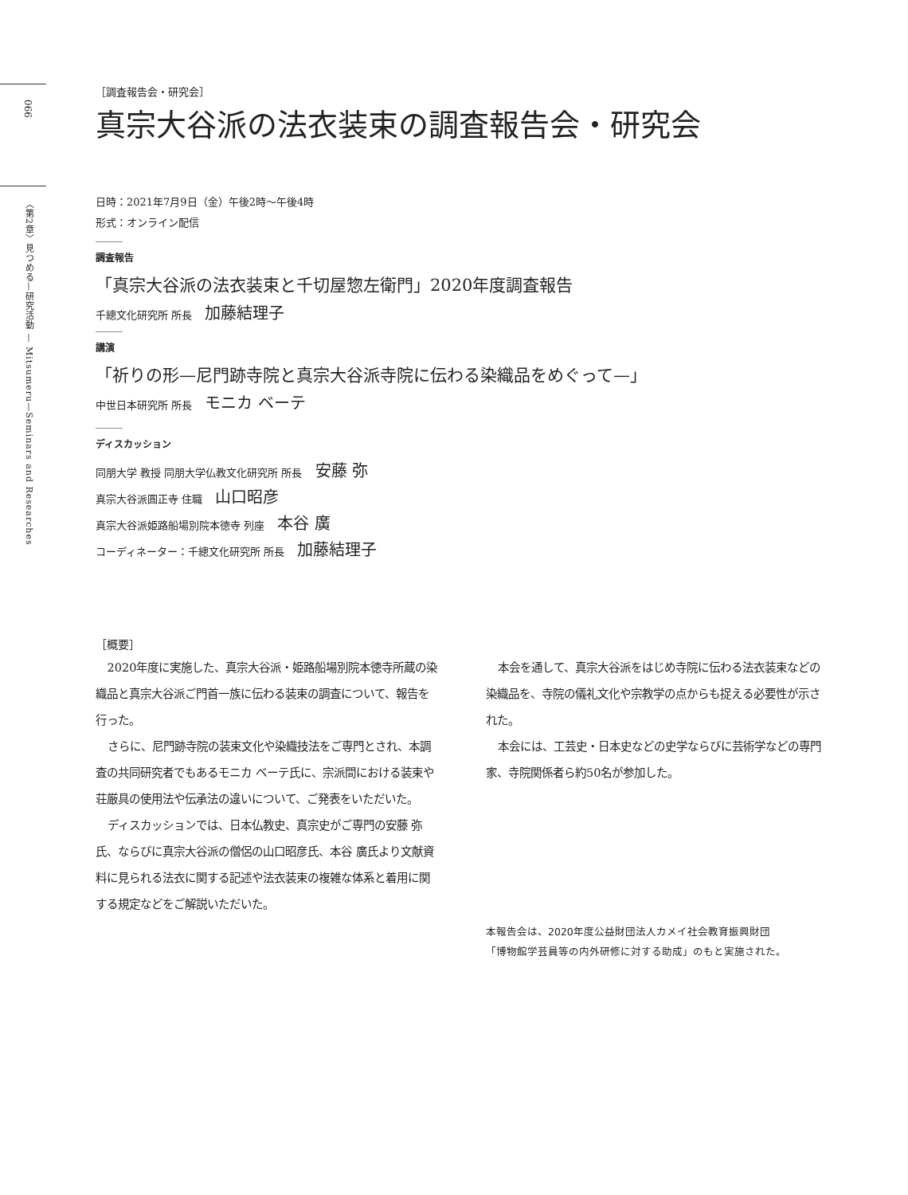066
〈第2章〉見つめる—研究活動 — Mitsumeru—Seminars and Researches
［調査報告会・研究会］
真宗大谷派の法衣装束の調査報告会・研究会
日時：2021年7月9日（金）午後2時～午後4時
形式：オンライン配信
調査報告
「真宗大谷派の法衣装束と千切屋惣左衛門」2020年度調査報告
千總文化研究所 所長 加藤結理子
講演
「祈りの形—尼門跡寺院と真宗大谷派寺院に伝わる染織品をめぐって—」
中世日本研究所 所長 モニカ ベーテ
ディスカッション
同朋大学 教授 同朋大学仏教文化研究所 所長 安藤 弥
真宗大谷派圓正寺 住職 山口昭彦
真宗大谷派姫路船場別院本徳寺 列座 本谷 廣
コーディネーター：千總文化研究所 所長 加藤結理子
［概要］
2020年度に実施した、真宗大谷派・姫路船場別院本徳寺所蔵の染織品と真宗大谷派ご門首一族に伝わる装束の調査について、報告を行った。
さらに、尼門跡寺院の装束文化や染織技法をご専門とされ、本調査の共同研究者でもあるモニカ ベーテ氏に、宗派間における装束や荘厳具の使用法や伝承法の違いについて、ご発表をいただいた。
ディスカッションでは、日本仏教史、真宗史がご専門の安藤 弥氏、ならびに真宗大谷派の僧侶の山口昭彦氏、本谷 廣氏より文献資料に見られる法衣に関する記述や法衣装束の複雑な体系と着用に関する規定などをご解説いただいた。
本会を通して、真宗大谷派をはじめ寺院に伝わる法衣装束などの染織品を、寺院の儀礼文化や宗教学の点からも捉える必要性が示された。
本会には、工芸史・日本史などの史学ならびに芸術学などの専門家、寺院関係者ら約50名が参加した。
本報告会は、2020年度公益財団法人カメイ社会教育振興財団
「博物館学芸員等の内外研修に対する助成」のもと実施された。